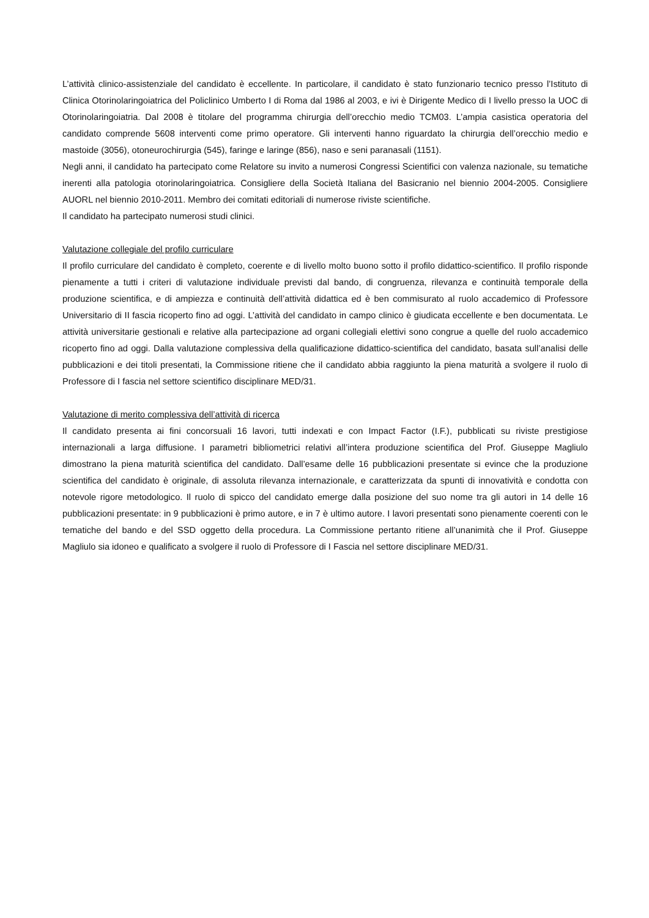L’attività clinico-assistenziale del candidato è eccellente. In particolare, il candidato è stato funzionario tecnico presso l’Istituto di Clinica Otorinolaringoiatrica del Policlinico Umberto I di Roma dal 1986 al 2003, e ivi è Dirigente Medico di I livello presso la UOC di Otorinolaringoiatria. Dal 2008 è titolare del programma chirurgia dell’orecchio medio TCM03. L’ampia casistica operatoria del candidato comprende 5608 interventi come primo operatore. Gli interventi hanno riguardato la chirurgia dell’orecchio medio e mastoide (3056), otoneurochirurgia (545), faringe e laringe (856), naso e seni paranasali (1151).
Negli anni, il candidato ha partecipato come Relatore su invito a numerosi Congressi Scientifici con valenza nazionale, su tematiche inerenti alla patologia otorinolaringoiatrica. Consigliere della Società Italiana del Basicranio nel biennio 2004-2005. Consigliere AUORL nel biennio 2010-2011. Membro dei comitati editoriali di numerose riviste scientifiche.
Il candidato ha partecipato numerosi studi clinici.
Valutazione collegiale del profilo curriculare
Il profilo curriculare del candidato è completo, coerente e di livello molto buono sotto il profilo didattico-scientifico. Il profilo risponde pienamente a tutti i criteri di valutazione individuale previsti dal bando, di congruenza, rilevanza e continuità temporale della produzione scientifica, e di ampiezza e continuità dell’attività didattica ed è ben commisurato al ruolo accademico di Professore Universitario di II fascia ricoperto fino ad oggi. L’attività del candidato in campo clinico è giudicata eccellente e ben documentata. Le attività universitarie gestionali e relative alla partecipazione ad organi collegiali elettivi sono congrue a quelle del ruolo accademico ricoperto fino ad oggi. Dalla valutazione complessiva della qualificazione didattico-scientifica del candidato, basata sull’analisi delle pubblicazioni e dei titoli presentati, la Commissione ritiene che il candidato abbia raggiunto la piena maturità a svolgere il ruolo di Professore di I fascia nel settore scientifico disciplinare MED/31.
Valutazione di merito complessiva dell’attività di ricerca
Il candidato presenta ai fini concorsuali 16 lavori, tutti indexati e con Impact Factor (I.F.), pubblicati su riviste prestigiose internazionali a larga diffusione. I parametri bibliometrici relativi all’intera produzione scientifica del Prof. Giuseppe Magliulo dimostrano la piena maturità scientifica del candidato. Dall’esame delle 16 pubblicazioni presentate si evince che la produzione scientifica del candidato è originale, di assoluta rilevanza internazionale, e caratterizzata da spunti di innovatività e condotta con notevole rigore metodologico. Il ruolo di spicco del candidato emerge dalla posizione del suo nome tra gli autori in 14 delle 16 pubblicazioni presentate: in 9 pubblicazioni è primo autore, e in 7 è ultimo autore. I lavori presentati sono pienamente coerenti con le tematiche del bando e del SSD oggetto della procedura. La Commissione pertanto ritiene all’unanimità che il Prof. Giuseppe Magliulo sia idoneo e qualificato a svolgere il ruolo di Professore di I Fascia nel settore disciplinare MED/31.